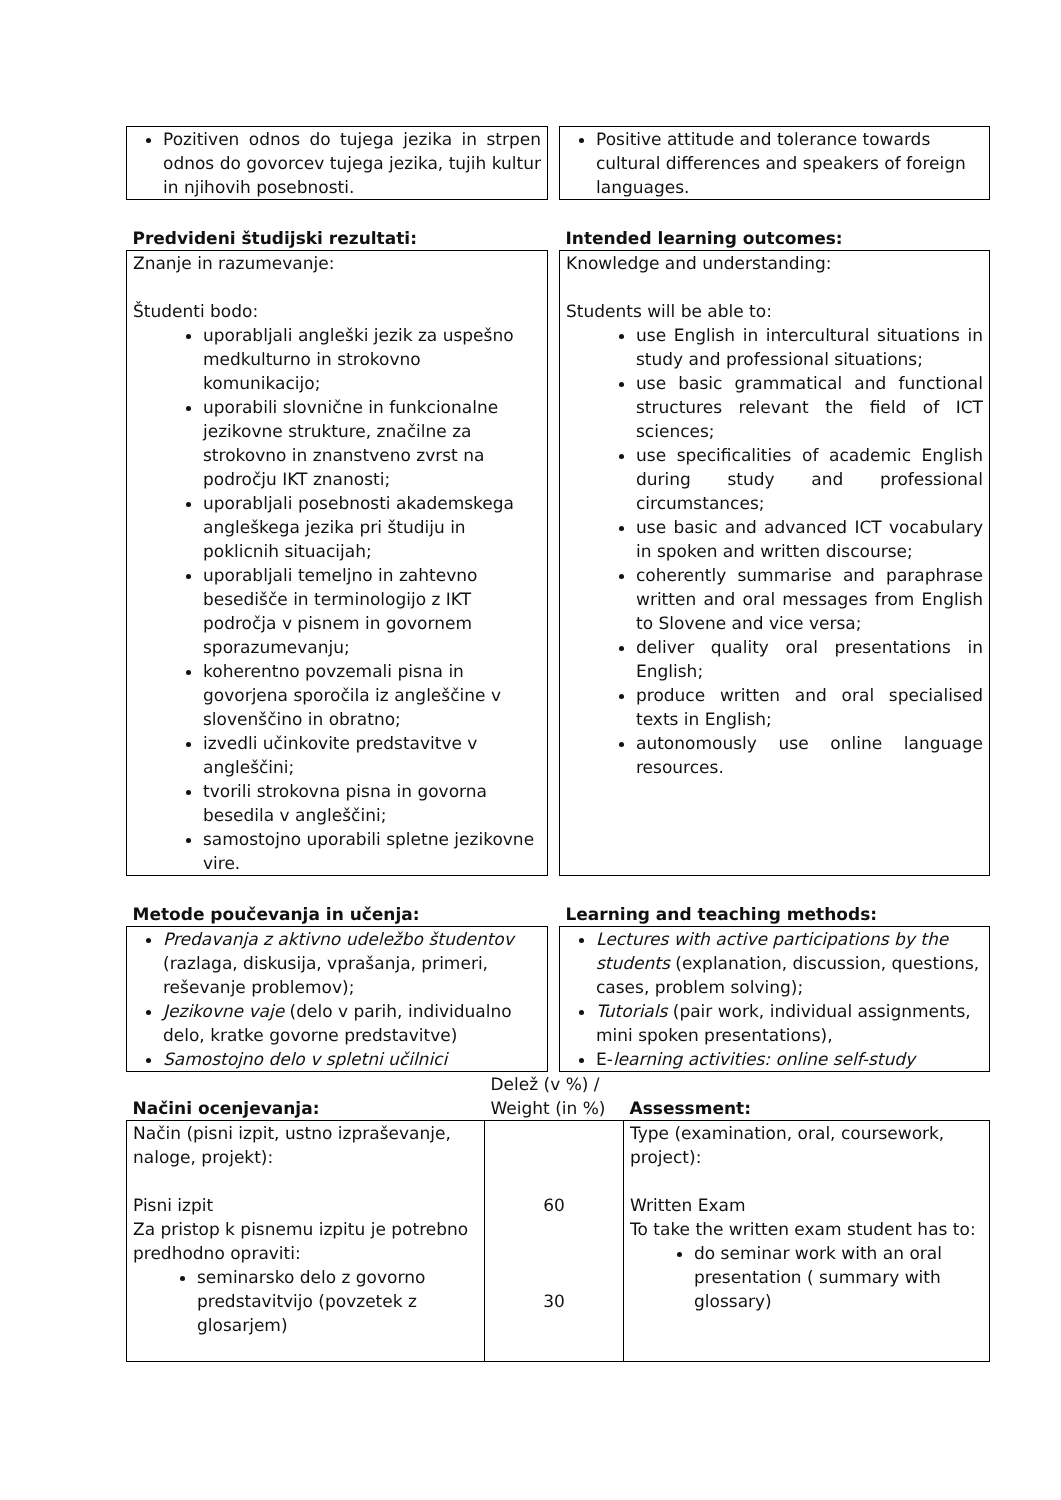| Pozitiven odnos do tujega jezika in strpen odnos do govorcev tujega jezika, tujih kultur in njihovih posebnosti. | | Positive attitude and tolerance towards cultural differences and speakers of foreign languages. |
| Predvideni študijski rezultati: | | Intended learning outcomes: |
| Znanje in razumevanje: Študenti bodo: uporabljali angleški jezik za uspešno medkulturno in strokovno komunikacijo; uporabili slovnične in funkcionalne jezikovne strukture, značilne za strokovno in znanstveno zvrst na področju IKT znanosti; uporabljali posebnosti akademskega angleškega jezika pri študiju in poklicnih situacijah; uporabljali temeljno in zahtevno besedišče in terminologijo z IKT področja v pisnem in govornem sporazumevanju; koherentno povzemali pisna in govorjena sporočila iz angleščine v slovenščino in obratno; izvedli učinkovite predstavitve v angleščini; tvorili strokovna pisna in govorna besedila v angleščini; samostojno uporabili spletne jezikovne vire. | | Knowledge and understanding: Students will be able to: use English in intercultural situations in study and professional situations; use basic grammatical and functional structures relevant the field of ICT sciences; use specificalities of academic English during study and professional circumstances; use basic and advanced ICT vocabulary in spoken and written discourse; coherently summarise and paraphrase written and oral messages from English to Slovene and vice versa; deliver quality oral presentations in English; produce written and oral specialised texts in English; autonomously use online language resources. |
| Metode poučevanja in učenja: | | Learning and teaching methods: |
| Predavanja z aktivno udeležbo študentov (razlaga, diskusija, vprašanja, primeri, reševanje problemov); Jezikovne vaje (delo v parih, individualno delo, kratke govorne predstavitve) Samostojno delo v spletni učilnici | | Lectures with active participations by the students (explanation, discussion, questions, cases, problem solving); Tutorials (pair work, individual assignments, mini spoken presentations), E- learning activities: online self-study |
| Načini ocenjevanja: | Delež (v %) / Weight (in %) | Assessment: |
| Način (pisni izpit, ustno izpraševanje, naloge, projekt): Pisni izpit Za pristop k pisnemu izpitu je potrebno predhodno opraviti: seminarsko delo z govorno predstavitvijo (povzetek z glosarjem) | 60 30 | Type (examination, oral, coursework, project): Written Exam To take the written exam student has to: do seminar work with an oral presentation ( summary with glossary) |